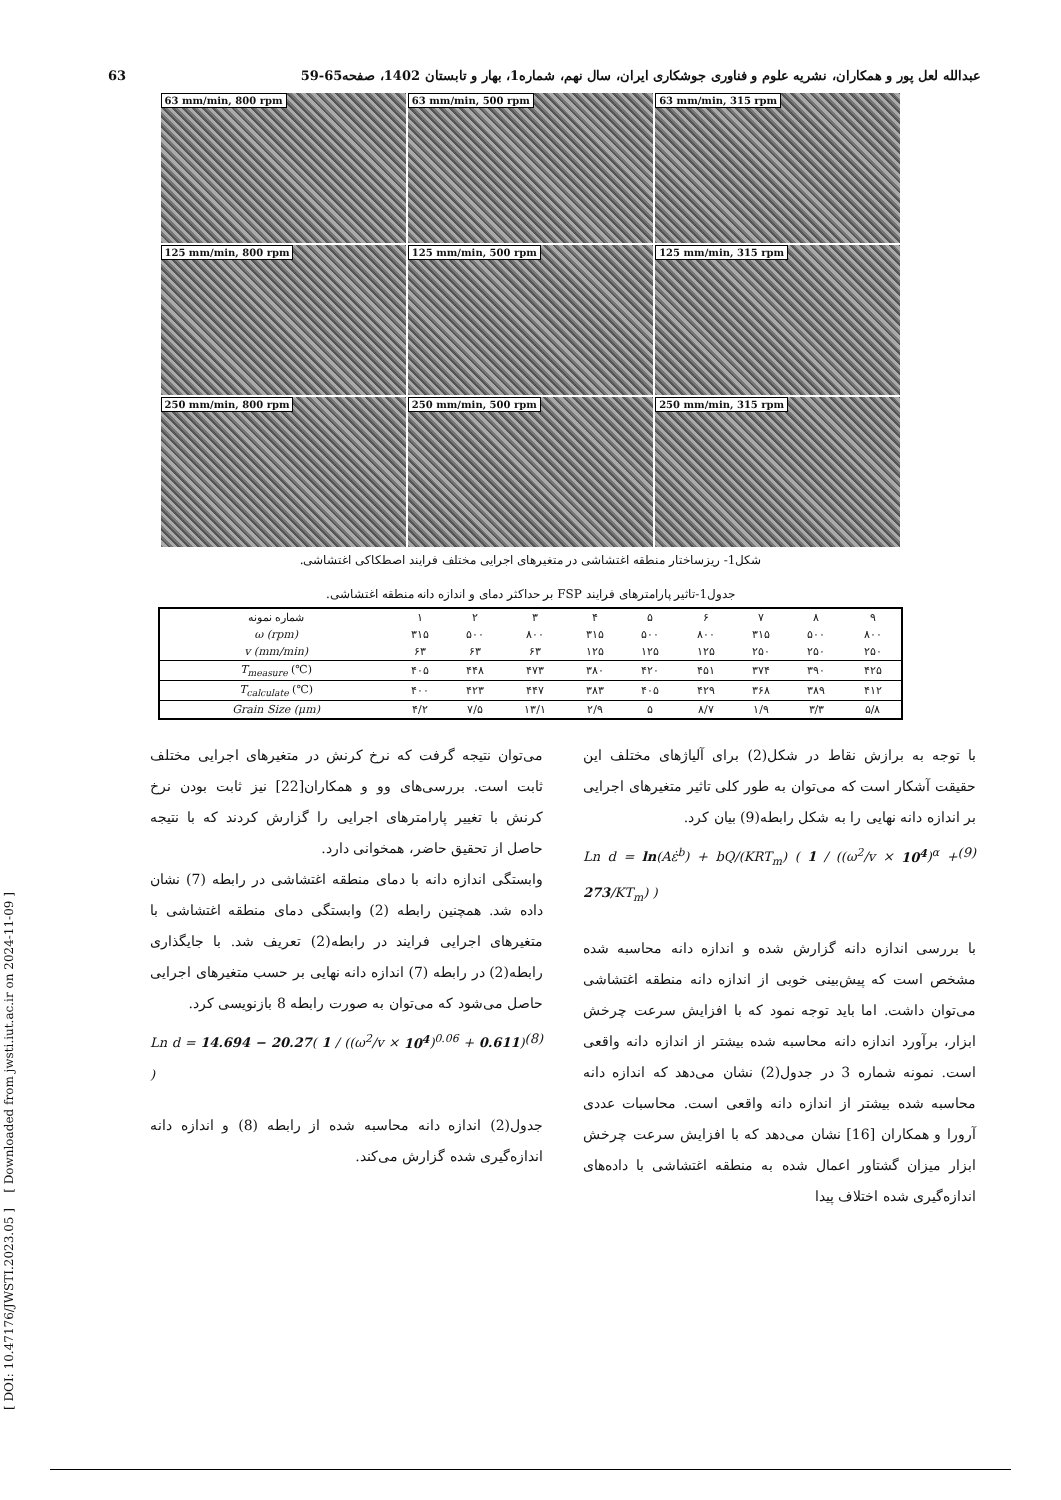63 عبدالله لعل پور و همکاران، نشریه علوم و فناوری جوشکاری ایران، سال نهم، شماره1، بهار و تابستان 1402، صفحه65-59
[ DOI: 10.47176/JWSTI.2023.05 ] [ Downloaded from jwsti.iut.ac.ir on 2024-11-09 ]
63 mm/min, 800 rpm
63 mm/min, 500 rpm
63 mm/min, 315 rpm
125 mm/min, 800 rpm
125 mm/min, 500 rpm
125 mm/min, 315 rpm
250 mm/min, 800 rpm
250 mm/min, 500 rpm
250 mm/min, 315 rpm
شکل1- ریزساختار منطقه اغتشاشی در متغیرهای اجرایی مختلف فرایند اصطکاکی اغتشاشی.
جدول1-تاثیر پارامترهای فرایند FSP بر حداکثر دمای و اندازه دانه منطقه اغتشاشی.
| شماره نمونه | ۱ | ۲ | ۳ | ۴ | ۵ | ۶ | ۷ | ۸ | ۹ |
| ω (rpm) | ۳۱۵ | ۵۰۰ | ۸۰۰ | ۳۱۵ | ۵۰۰ | ۸۰۰ | ۳۱۵ | ۵۰۰ | ۸۰۰ |
| v (mm/min) | ۶۳ | ۶۳ | ۶۳ | ۱۲۵ | ۱۲۵ | ۱۲۵ | ۲۵۰ | ۲۵۰ | ۲۵۰ |
| T<sub>measure</sub> (℃) | ۴۰۵ | ۴۴۸ | ۴۷۳ | ۳۸۰ | ۴۲۰ | ۴۵۱ | ۳۷۴ | ۳۹۰ | ۴۲۵ |
| T<sub>calculate</sub> (℃) | ۴۰۰ | ۴۲۳ | ۴۴۷ | ۳۸۳ | ۴۰۵ | ۴۲۹ | ۳۶۸ | ۳۸۹ | ۴۱۲ |
| Grain Size (μm) | ۴/۲ | ۷/۵ | ۱۳/۱ | ۲/۹ | ۵ | ۸/۷ | ۱/۹ | ۳/۳ | ۵/۸ |
می‌توان نتیجه گرفت که نرخ کرنش در متغیرهای اجرایی مختلف ثابت است. بررسی‌های وو و همکاران[22] نیز ثابت بودن نرخ کرنش با تغییر پارامترهای اجرایی را گزارش کردند که با نتیجه حاصل از تحقیق حاضر، همخوانی دارد.
وابستگی اندازه دانه با دمای منطقه اغتشاشی در رابطه (7) نشان داده شد. همچنین رابطه (2) وابستگی دمای منطقه اغتشاشی با متغیرهای اجرایی فرایند در رابطه(2) تعریف شد. با جایگذاری رابطه(2) در رابطه (7) اندازه دانه نهایی بر حسب متغیرهای اجرایی حاصل می‌شود که می‌توان به صورت رابطه 8 بازنویسی کرد.
Ln d = 14.694 − 20.27( 1 / ((ω<sup>2</sup>/v × 10<sup>4</sup>)<sup>0.06</sup> + 0.611) ) (8)
جدول(2) اندازه دانه محاسبه شده از رابطه (8) و اندازه دانه اندازه‌گیری شده گزارش می‌کند.
با توجه به برازش نقاط در شکل(2) برای آلیاژهای مختلف این حقیقت آشکار است که می‌توان به طور کلی تاثیر متغیرهای اجرایی بر اندازه دانه نهایی را به شکل رابطه(9) بیان کرد.
Ln d = ln(Aε̇<sup>b</sup>) + bQ/(KRT<sub>m</sub>) ( 1 / ((ω<sup>2</sup>/v × 10<sup>4</sup>)<sup>α</sup> + 273/KT<sub>m</sub>) ) (9)
با بررسی اندازه دانه گزارش شده و اندازه دانه محاسبه شده مشخص است که پیش‌بینی خوبی از اندازه دانه منطقه اغتشاشی می‌توان داشت. اما باید توجه نمود که با افزایش سرعت چرخش ابزار، برآورد اندازه دانه محاسبه شده بیشتر از اندازه دانه واقعی است. نمونه شماره 3 در جدول(2) نشان می‌دهد که اندازه دانه محاسبه شده بیشتر از اندازه دانه واقعی است. محاسبات عددی آرورا و همکاران [16] نشان می‌دهد که با افزایش سرعت چرخش ابزار میزان گشتاور اعمال شده به منطقه اغتشاشی با داده‌های اندازه‌گیری شده اختلاف پیدا